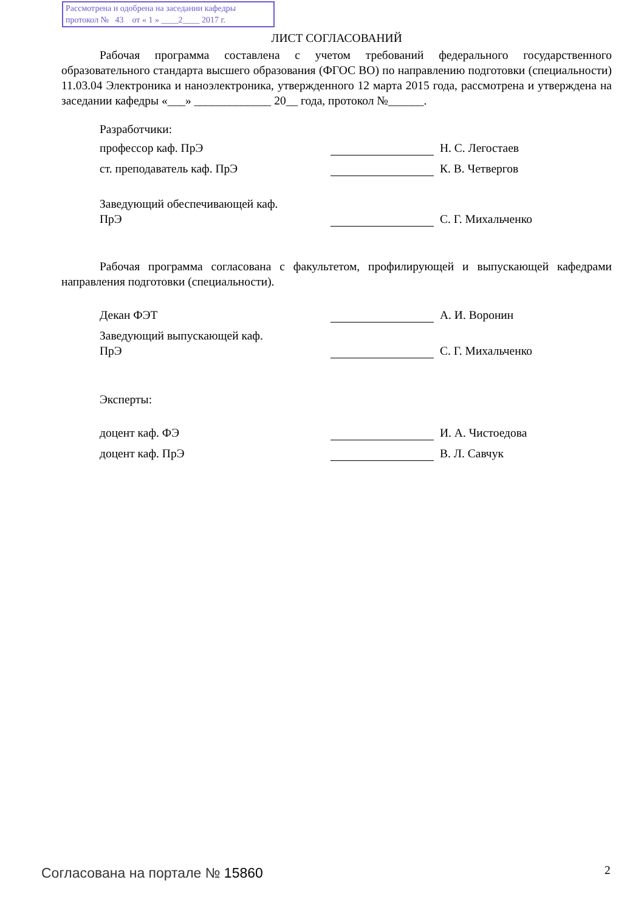Рассмотрена и одобрена на заседании кафедры
протокол № 43 от « 1 » ____2____ 2017 г.
ЛИСТ СОГЛАСОВАНИЙ
Рабочая программа составлена с учетом требований федерального государственного образовательного стандарта высшего образования (ФГОС ВО) по направлению подготовки (специальности) 11.03.04 Электроника и наноэлектроника, утвержденного 12 марта 2015 года, рассмотрена и утверждена на заседании кафедры «___» _____________ 20__ года, протокол №______.
Разработчики:
профессор каф. ПрЭ Н. С. Легостаев
ст. преподаватель каф. ПрЭ К. В. Четвергов
Заведующий обеспечивающей каф.
ПрЭ С. Г. Михальченко
Рабочая программа согласована с факультетом, профилирующей и выпускающей кафедрами направления подготовки (специальности).
Декан ФЭТ А. И. Воронин
Заведующий выпускающей каф.
ПрЭ С. Г. Михальченко
Эксперты:
доцент каф. ФЭ И. А. Чистоедова
доцент каф. ПрЭ В. Л. Савчук
Согласована на портале № 15860 2